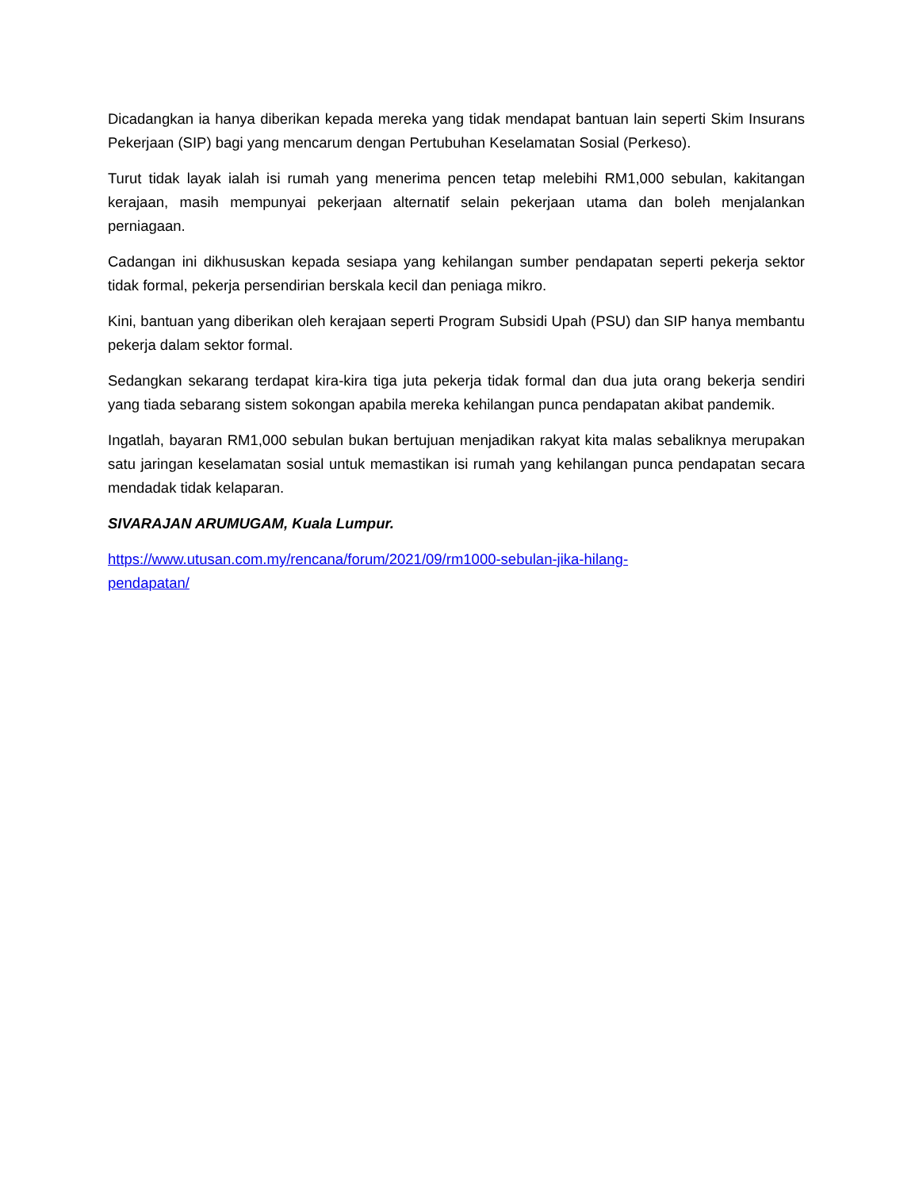Dicadangkan ia hanya diberikan kepada mereka yang tidak mendapat bantuan lain seperti Skim Insurans Pekerjaan (SIP) bagi yang mencarum dengan Pertubuhan Keselamatan Sosial (Perkeso).
Turut tidak layak ialah isi rumah yang menerima pencen tetap melebihi RM1,000 sebulan, kakitangan kerajaan, masih mempunyai pekerjaan alternatif selain pekerjaan utama dan boleh menjalankan perniagaan.
Cadangan ini dikhususkan kepada sesiapa yang kehilangan sumber pendapatan seperti pekerja sektor tidak formal, pekerja persendirian berskala kecil dan peniaga mikro.
Kini, bantuan yang diberikan oleh kerajaan seperti Program Subsidi Upah (PSU) dan SIP hanya membantu pekerja dalam sektor formal.
Sedangkan sekarang terdapat kira-kira tiga juta pekerja tidak formal dan dua juta orang bekerja sendiri yang tiada sebarang sistem sokongan apabila mereka kehilangan punca pendapatan akibat pandemik.
Ingatlah, bayaran RM1,000 sebulan bukan bertujuan menjadikan rakyat kita malas sebaliknya merupakan satu jaringan keselamatan sosial untuk memastikan isi rumah yang kehilangan punca pendapatan secara mendadak tidak kelaparan.
SIVARAJAN ARUMUGAM, Kuala Lumpur.
https://www.utusan.com.my/rencana/forum/2021/09/rm1000-sebulan-jika-hilang-
pendapatan/